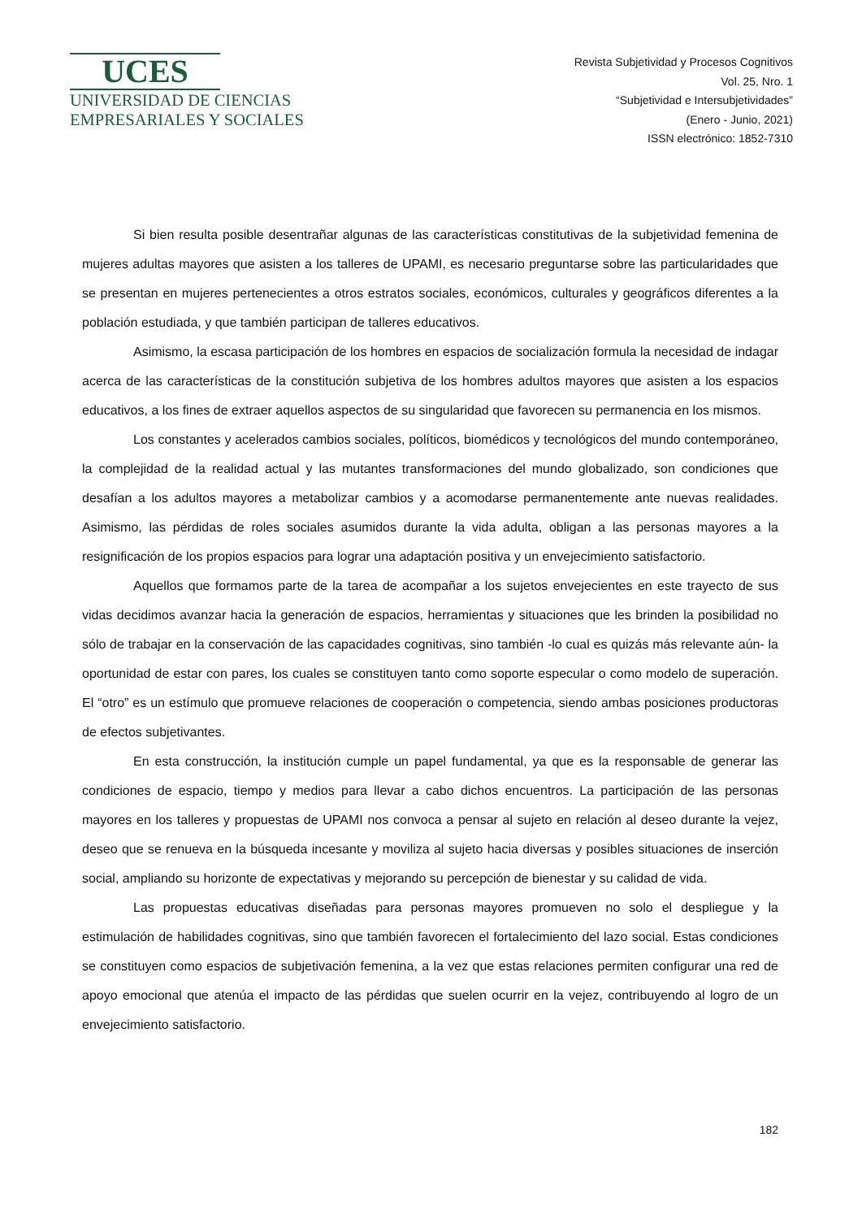UCES
UNIVERSIDAD DE CIENCIAS
EMPRESARIALES Y SOCIALES
Revista Subjetividad y Procesos Cognitivos
Vol. 25, Nro. 1
“Subjetividad e Intersubjetividades”
(Enero - Junio, 2021)
ISSN electrónico: 1852-7310
Si bien resulta posible desentrañar algunas de las características constitutivas de la subjetividad femenina de mujeres adultas mayores que asisten a los talleres de UPAMI, es necesario preguntarse sobre las particularidades que se presentan en mujeres pertenecientes a otros estratos sociales, económicos, culturales y geográficos diferentes a la población estudiada, y que también participan de talleres educativos.
Asimismo, la escasa participación de los hombres en espacios de socialización formula la necesidad de indagar acerca de las características de la constitución subjetiva de los hombres adultos mayores que asisten a los espacios educativos, a los fines de extraer aquellos aspectos de su singularidad que favorecen su permanencia en los mismos.
Los constantes y acelerados cambios sociales, políticos, biomédicos y tecnológicos del mundo contemporáneo, la complejidad de la realidad actual y las mutantes transformaciones del mundo globalizado, son condiciones que desafían a los adultos mayores a metabolizar cambios y a acomodarse permanentemente ante nuevas realidades. Asimismo, las pérdidas de roles sociales asumidos durante la vida adulta, obligan a las personas mayores a la resignificación de los propios espacios para lograr una adaptación positiva y un envejecimiento satisfactorio.
Aquellos que formamos parte de la tarea de acompañar a los sujetos envejecientes en este trayecto de sus vidas decidimos avanzar hacia la generación de espacios, herramientas y situaciones que les brinden la posibilidad no sólo de trabajar en la conservación de las capacidades cognitivas, sino también -lo cual es quizás más relevante aún- la oportunidad de estar con pares, los cuales se constituyen tanto como soporte especular o como modelo de superación. El “otro” es un estímulo que promueve relaciones de cooperación o competencia, siendo ambas posiciones productoras de efectos subjetivantes.
En esta construcción, la institución cumple un papel fundamental, ya que es la responsable de generar las condiciones de espacio, tiempo y medios para llevar a cabo dichos encuentros. La participación de las personas mayores en los talleres y propuestas de UPAMI nos convoca a pensar al sujeto en relación al deseo durante la vejez, deseo que se renueva en la búsqueda incesante y moviliza al sujeto hacia diversas y posibles situaciones de inserción social, ampliando su horizonte de expectativas y mejorando su percepción de bienestar y su calidad de vida.
Las propuestas educativas diseñadas para personas mayores promueven no solo el despliegue y la estimulación de habilidades cognitivas, sino que también favorecen el fortalecimiento del lazo social. Estas condiciones se constituyen como espacios de subjetivación femenina, a la vez que estas relaciones permiten configurar una red de apoyo emocional que atenúa el impacto de las pérdidas que suelen ocurrir en la vejez, contribuyendo al logro de un envejecimiento satisfactorio.
182